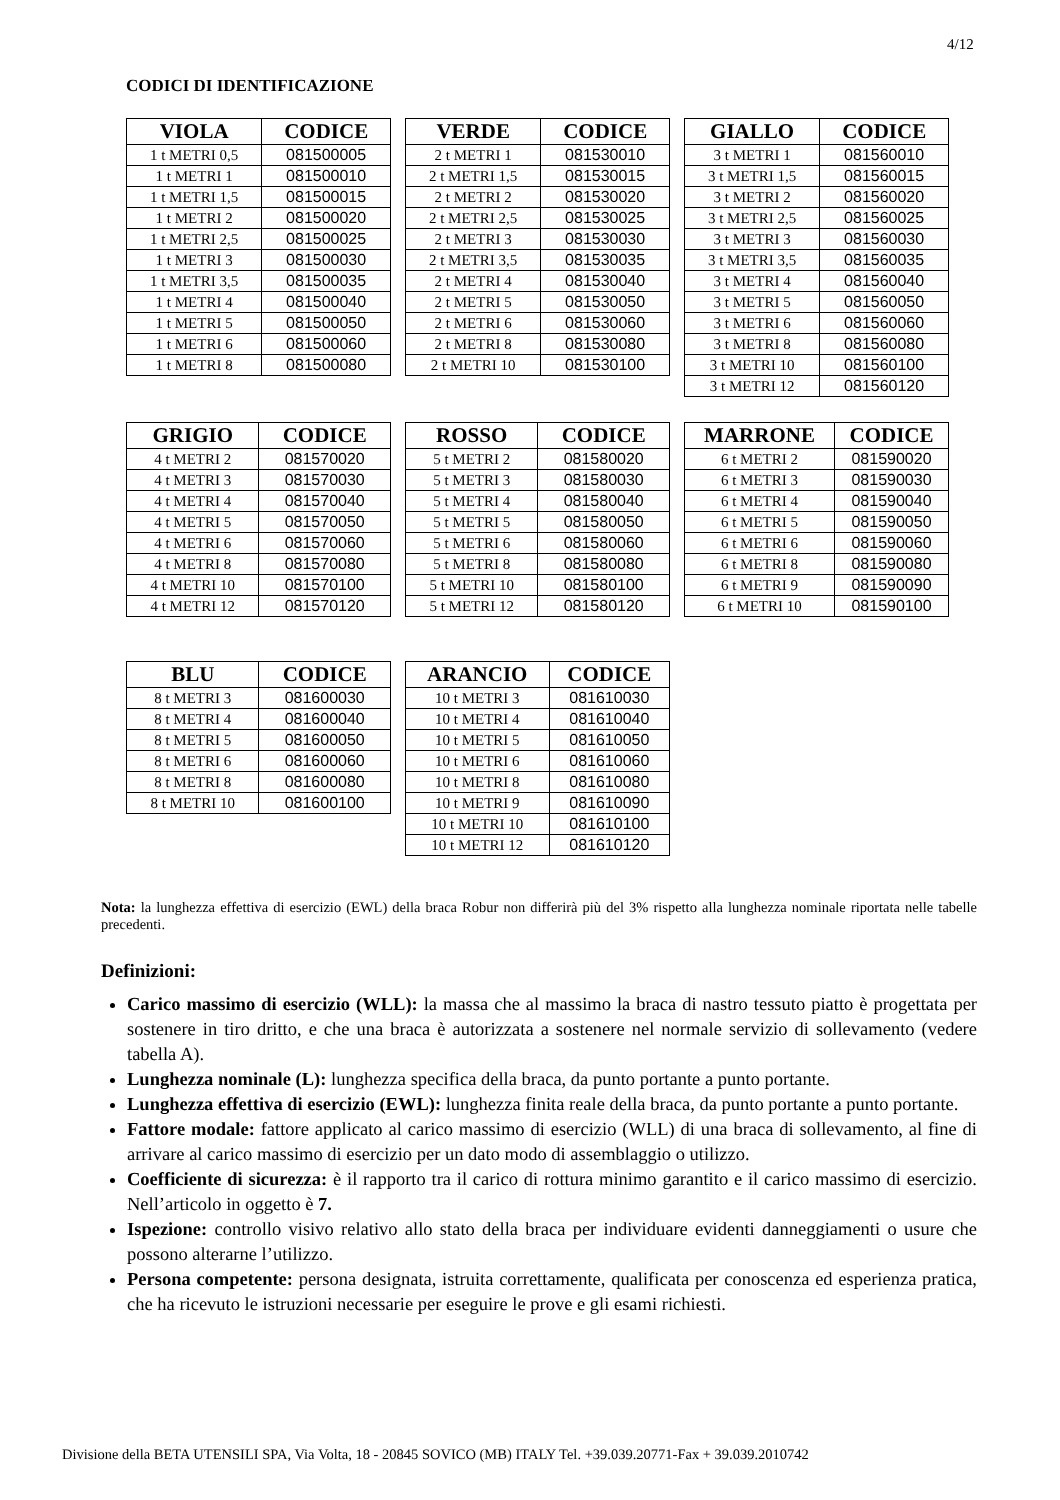4/12
CODICI DI IDENTIFICAZIONE
| VIOLA | CODICE |
| --- | --- |
| 1 t METRI 0,5 | 081500005 |
| 1 t METRI 1 | 081500010 |
| 1 t METRI 1,5 | 081500015 |
| 1 t METRI 2 | 081500020 |
| 1 t METRI 2,5 | 081500025 |
| 1 t METRI 3 | 081500030 |
| 1 t METRI 3,5 | 081500035 |
| 1 t METRI 4 | 081500040 |
| 1 t METRI 5 | 081500050 |
| 1 t METRI 6 | 081500060 |
| 1 t METRI 8 | 081500080 |
| VERDE | CODICE |
| --- | --- |
| 2 t METRI 1 | 081530010 |
| 2 t METRI 1,5 | 081530015 |
| 2 t METRI 2 | 081530020 |
| 2 t METRI 2,5 | 081530025 |
| 2 t METRI 3 | 081530030 |
| 2 t METRI 3,5 | 081530035 |
| 2 t METRI 4 | 081530040 |
| 2 t METRI 5 | 081530050 |
| 2 t METRI 6 | 081530060 |
| 2 t METRI 8 | 081530080 |
| 2 t METRI 10 | 081530100 |
| GIALLO | CODICE |
| --- | --- |
| 3 t METRI 1 | 081560010 |
| 3 t METRI 1,5 | 081560015 |
| 3 t METRI 2 | 081560020 |
| 3 t METRI 2,5 | 081560025 |
| 3 t METRI 3 | 081560030 |
| 3 t METRI 3,5 | 081560035 |
| 3 t METRI 4 | 081560040 |
| 3 t METRI 5 | 081560050 |
| 3 t METRI 6 | 081560060 |
| 3 t METRI 8 | 081560080 |
| 3 t METRI 10 | 081560100 |
| 3 t METRI 12 | 081560120 |
| GRIGIO | CODICE |
| --- | --- |
| 4 t METRI 2 | 081570020 |
| 4 t METRI 3 | 081570030 |
| 4 t METRI 4 | 081570040 |
| 4 t METRI 5 | 081570050 |
| 4 t METRI 6 | 081570060 |
| 4 t METRI 8 | 081570080 |
| 4 t METRI 10 | 081570100 |
| 4 t METRI 12 | 081570120 |
| ROSSO | CODICE |
| --- | --- |
| 5 t METRI 2 | 081580020 |
| 5 t METRI 3 | 081580030 |
| 5 t METRI 4 | 081580040 |
| 5 t METRI 5 | 081580050 |
| 5 t METRI 6 | 081580060 |
| 5 t METRI 8 | 081580080 |
| 5 t METRI 10 | 081580100 |
| 5 t METRI 12 | 081580120 |
| MARRONE | CODICE |
| --- | --- |
| 6 t METRI 2 | 081590020 |
| 6 t METRI 3 | 081590030 |
| 6 t METRI 4 | 081590040 |
| 6 t METRI 5 | 081590050 |
| 6 t METRI 6 | 081590060 |
| 6 t METRI 8 | 081590080 |
| 6 t METRI 9 | 081590090 |
| 6 t METRI 10 | 081590100 |
| BLU | CODICE |
| --- | --- |
| 8 t METRI 3 | 081600030 |
| 8 t METRI 4 | 081600040 |
| 8 t METRI 5 | 081600050 |
| 8 t METRI 6 | 081600060 |
| 8 t METRI 8 | 081600080 |
| 8 t METRI 10 | 081600100 |
| ARANCIO | CODICE |
| --- | --- |
| 10 t METRI 3 | 081610030 |
| 10 t METRI 4 | 081610040 |
| 10 t METRI 5 | 081610050 |
| 10 t METRI 6 | 081610060 |
| 10 t METRI 8 | 081610080 |
| 10 t METRI 9 | 081610090 |
| 10 t METRI 10 | 081610100 |
| 10 t METRI 12 | 081610120 |
Nota: la lunghezza effettiva di esercizio (EWL) della braca Robur non differirà più del 3% rispetto alla lunghezza nominale riportata nelle tabelle precedenti.
Definizioni:
Carico massimo di esercizio (WLL): la massa che al massimo la braca di nastro tessuto piatto è progettata per sostenere in tiro dritto, e che una braca è autorizzata a sostenere nel normale servizio di sollevamento (vedere tabella A).
Lunghezza nominale (L): lunghezza specifica della braca, da punto portante a punto portante.
Lunghezza effettiva di esercizio (EWL): lunghezza finita reale della braca, da punto portante a punto portante.
Fattore modale: fattore applicato al carico massimo di esercizio (WLL) di una braca di sollevamento, al fine di arrivare al carico massimo di esercizio per un dato modo di assemblaggio o utilizzo.
Coefficiente di sicurezza: è il rapporto tra il carico di rottura minimo garantito e il carico massimo di esercizio. Nell’articolo in oggetto è 7.
Ispezione: controllo visivo relativo allo stato della braca per individuare evidenti danneggiamenti o usure che possono alterarne l’utilizzo.
Persona competente: persona designata, istruita correttamente, qualificata per conoscenza ed esperienza pratica, che ha ricevuto le istruzioni necessarie per eseguire le prove e gli esami richiesti.
Divisione della BETA UTENSILI SPA, Via Volta, 18 - 20845 SOVICO (MB) ITALY Tel. +39.039.20771-Fax + 39.039.2010742